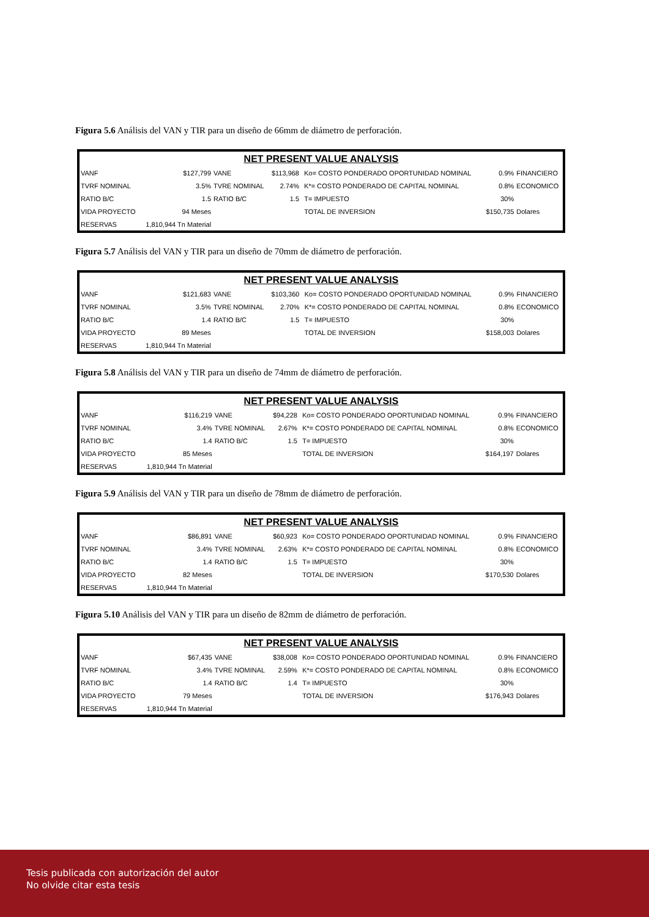Figura 5.6 Análisis del VAN y TIR para un diseño de 66mm de diámetro de perforación.
| NET PRESENT VALUE ANALYSIS | | | | | | | |
| --- | --- | --- | --- | --- | --- | --- | --- |
| VANF | $127,799 | VANE | $113,968 | | Ko= COSTO PONDERADO OPORTUNIDAD NOMINAL | 0.9% | FINANCIERO |
| TVRF NOMINAL | 3.5% | TVRE NOMINAL | 2.74% | | K*= COSTO PONDERADO DE CAPITAL NOMINAL | 0.8% | ECONOMICO |
| RATIO B/C | 1.5 | RATIO B/C | 1.5 | | T= IMPUESTO | 30% | |
| VIDA PROYECTO | 94 Meses | | | | TOTAL DE INVERSION | $150,735 | Dolares |
| RESERVAS | 1,810,944 Tn Material | | | | | | |
Figura 5.7 Análisis del VAN y TIR para un diseño de 70mm de diámetro de perforación.
| NET PRESENT VALUE ANALYSIS | | | | | | | |
| --- | --- | --- | --- | --- | --- | --- | --- |
| VANF | $121,683 | VANE | $103,360 | | Ko= COSTO PONDERADO OPORTUNIDAD NOMINAL | 0.9% | FINANCIERO |
| TVRF NOMINAL | 3.5% | TVRE NOMINAL | 2.70% | | K*= COSTO PONDERADO DE CAPITAL NOMINAL | 0.8% | ECONOMICO |
| RATIO B/C | 1.4 | RATIO B/C | 1.5 | | T= IMPUESTO | 30% | |
| VIDA PROYECTO | 89 Meses | | | | TOTAL DE INVERSION | $158,003 | Dolares |
| RESERVAS | 1,810,944 Tn Material | | | | | | |
Figura 5.8 Análisis del VAN y TIR para un diseño de 74mm de diámetro de perforación.
| NET PRESENT VALUE ANALYSIS | | | | | | | |
| --- | --- | --- | --- | --- | --- | --- | --- |
| VANF | $116,219 | VANE | $94,228 | | Ko= COSTO PONDERADO OPORTUNIDAD NOMINAL | 0.9% | FINANCIERO |
| TVRF NOMINAL | 3.4% | TVRE NOMINAL | 2.67% | | K*= COSTO PONDERADO DE CAPITAL NOMINAL | 0.8% | ECONOMICO |
| RATIO B/C | 1.4 | RATIO B/C | 1.5 | | T= IMPUESTO | 30% | |
| VIDA PROYECTO | 85 Meses | | | | TOTAL DE INVERSION | $164,197 | Dolares |
| RESERVAS | 1,810,944 Tn Material | | | | | | |
Figura 5.9 Análisis del VAN y TIR para un diseño de 78mm de diámetro de perforación.
| NET PRESENT VALUE ANALYSIS | | | | | | | |
| --- | --- | --- | --- | --- | --- | --- | --- |
| VANF | $86,891 | VANE | $60,923 | | Ko= COSTO PONDERADO OPORTUNIDAD NOMINAL | 0.9% | FINANCIERO |
| TVRF NOMINAL | 3.4% | TVRE NOMINAL | 2.63% | | K*= COSTO PONDERADO DE CAPITAL NOMINAL | 0.8% | ECONOMICO |
| RATIO B/C | 1.4 | RATIO B/C | 1.5 | | T= IMPUESTO | 30% | |
| VIDA PROYECTO | 82 Meses | | | | TOTAL DE INVERSION | $170,530 | Dolares |
| RESERVAS | 1,810,944 Tn Material | | | | | | |
Figura 5.10 Análisis del VAN y TIR para un diseño de 82mm de diámetro de perforación.
| NET PRESENT VALUE ANALYSIS | | | | | | | |
| --- | --- | --- | --- | --- | --- | --- | --- |
| VANF | $67,435 | VANE | $38,008 | | Ko= COSTO PONDERADO OPORTUNIDAD NOMINAL | 0.9% | FINANCIERO |
| TVRF NOMINAL | 3.4% | TVRE NOMINAL | 2.59% | | K*= COSTO PONDERADO DE CAPITAL NOMINAL | 0.8% | ECONOMICO |
| RATIO B/C | 1.4 | RATIO B/C | 1.4 | | T= IMPUESTO | 30% | |
| VIDA PROYECTO | 79 Meses | | | | TOTAL DE INVERSION | $176,943 | Dolares |
| RESERVAS | 1,810,944 Tn Material | | | | | | |
Tesis publicada con autorización del autor
No olvide citar esta tesis